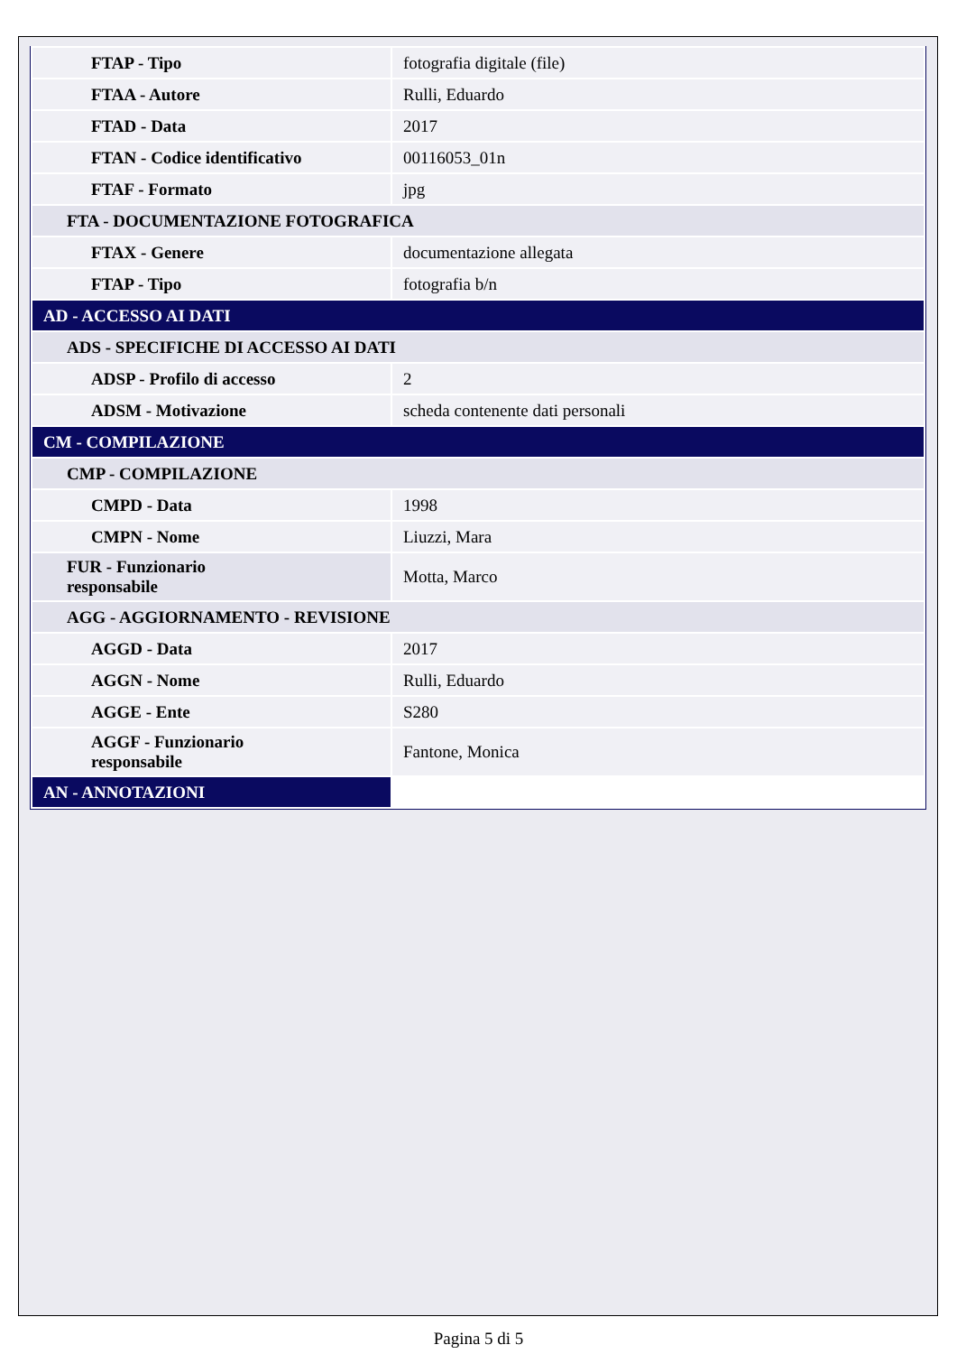| FTAP - Tipo | fotografia digitale (file) |
| FTAA - Autore | Rulli, Eduardo |
| FTAD - Data | 2017 |
| FTAN - Codice identificativo | 00116053_01n |
| FTAF - Formato | jpg |
| FTA - DOCUMENTAZIONE FOTOGRAFICA | |
| FTAX - Genere | documentazione allegata |
| FTAP - Tipo | fotografia b/n |
| AD - ACCESSO AI DATI | |
| ADS - SPECIFICHE DI ACCESSO AI DATI | |
| ADSP - Profilo di accesso | 2 |
| ADSM - Motivazione | scheda contenente dati personali |
| CM - COMPILAZIONE | |
| CMP - COMPILAZIONE | |
| CMPD - Data | 1998 |
| CMPN - Nome | Liuzzi, Mara |
| FUR - Funzionario responsabile | Motta, Marco |
| AGG - AGGIORNAMENTO - REVISIONE | |
| AGGD - Data | 2017 |
| AGGN - Nome | Rulli, Eduardo |
| AGGE - Ente | S280 |
| AGGF - Funzionario responsabile | Fantone, Monica |
| AN - ANNOTAZIONI | |
Pagina 5 di 5